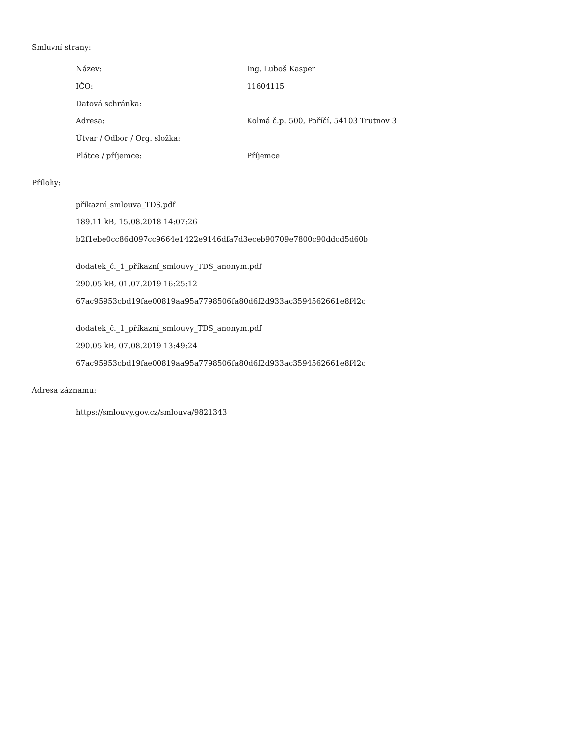Smluvní strany:
| Název: | Ing. Luboš Kasper |
| IČO: | 11604115 |
| Datová schránka: | |
| Adresa: | Kolmá č.p. 500, Poříčí, 54103 Trutnov 3 |
| Útvar / Odbor / Org. složka: | |
| Plátce / příjemce: | Příjemce |
Přílohy:
příkazní_smlouva_TDS.pdf
189.11 kB, 15.08.2018 14:07:26
b2f1ebe0cc86d097cc9664e1422e9146dfa7d3eceb90709e7800c90ddcd5d60b
dodatek_č._1_příkazní_smlouvy_TDS_anonym.pdf
290.05 kB, 01.07.2019 16:25:12
67ac95953cbd19fae00819aa95a7798506fa80d6f2d933ac3594562661e8f42c
dodatek_č._1_příkazní_smlouvy_TDS_anonym.pdf
290.05 kB, 07.08.2019 13:49:24
67ac95953cbd19fae00819aa95a7798506fa80d6f2d933ac3594562661e8f42c
Adresa záznamu:
https://smlouvy.gov.cz/smlouva/9821343